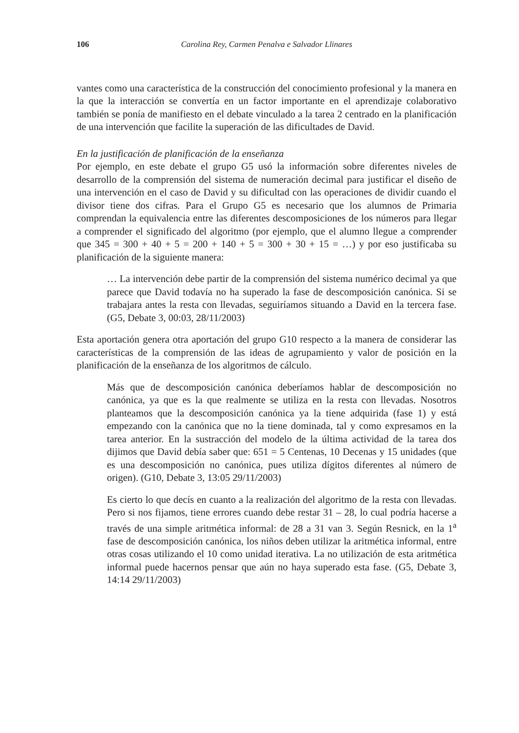106 Carolina Rey, Carmen Penalva e Salvador Llinares
vantes como una característica de la construcción del conocimiento profesional y la manera en la que la interacción se convertía en un factor importante en el aprendizaje colaborativo también se ponía de manifiesto en el debate vinculado a la tarea 2 centrado en la planificación de una intervención que facilite la superación de las dificultades de David.
En la justificación de planificación de la enseñanza
Por ejemplo, en este debate el grupo G5 usó la información sobre diferentes niveles de desarrollo de la comprensión del sistema de numeración decimal para justificar el diseño de una intervención en el caso de David y su dificultad con las operaciones de dividir cuando el divisor tiene dos cifras. Para el Grupo G5 es necesario que los alumnos de Primaria comprendan la equivalencia entre las diferentes descomposiciones de los números para llegar a comprender el significado del algoritmo (por ejemplo, que el alumno llegue a comprender que 345 = 300 + 40 + 5 = 200 + 140 + 5 = 300 + 30 + 15 = …) y por eso justificaba su planificación de la siguiente manera:
… La intervención debe partir de la comprensión del sistema numérico decimal ya que parece que David todavía no ha superado la fase de descomposición canónica. Si se trabajara antes la resta con llevadas, seguiríamos situando a David en la tercera fase. (G5, Debate 3, 00:03, 28/11/2003)
Esta aportación genera otra aportación del grupo G10 respecto a la manera de considerar las características de la comprensión de las ideas de agrupamiento y valor de posición en la planificación de la enseñanza de los algoritmos de cálculo.
Más que de descomposición canónica deberíamos hablar de descomposición no canónica, ya que es la que realmente se utiliza en la resta con llevadas. Nosotros planteamos que la descomposición canónica ya la tiene adquirida (fase 1) y está empezando con la canónica que no la tiene dominada, tal y como expresamos en la tarea anterior. En la sustracción del modelo de la última actividad de la tarea dos dijimos que David debía saber que: 651 = 5 Centenas, 10 Decenas y 15 unidades (que es una descomposición no canónica, pues utiliza dígitos diferentes al número de origen). (G10, Debate 3, 13:05 29/11/2003)
Es cierto lo que decís en cuanto a la realización del algoritmo de la resta con llevadas. Pero si nos fijamos, tiene errores cuando debe restar 31 – 28, lo cual podría hacerse a través de una simple aritmética informal: de 28 a 31 van 3. Según Resnick, en la 1<sup>a</sup> fase de descomposición canónica, los niños deben utilizar la aritmética informal, entre otras cosas utilizando el 10 como unidad iterativa. La no utilización de esta aritmética informal puede hacernos pensar que aún no haya superado esta fase. (G5, Debate 3, 14:14 29/11/2003)